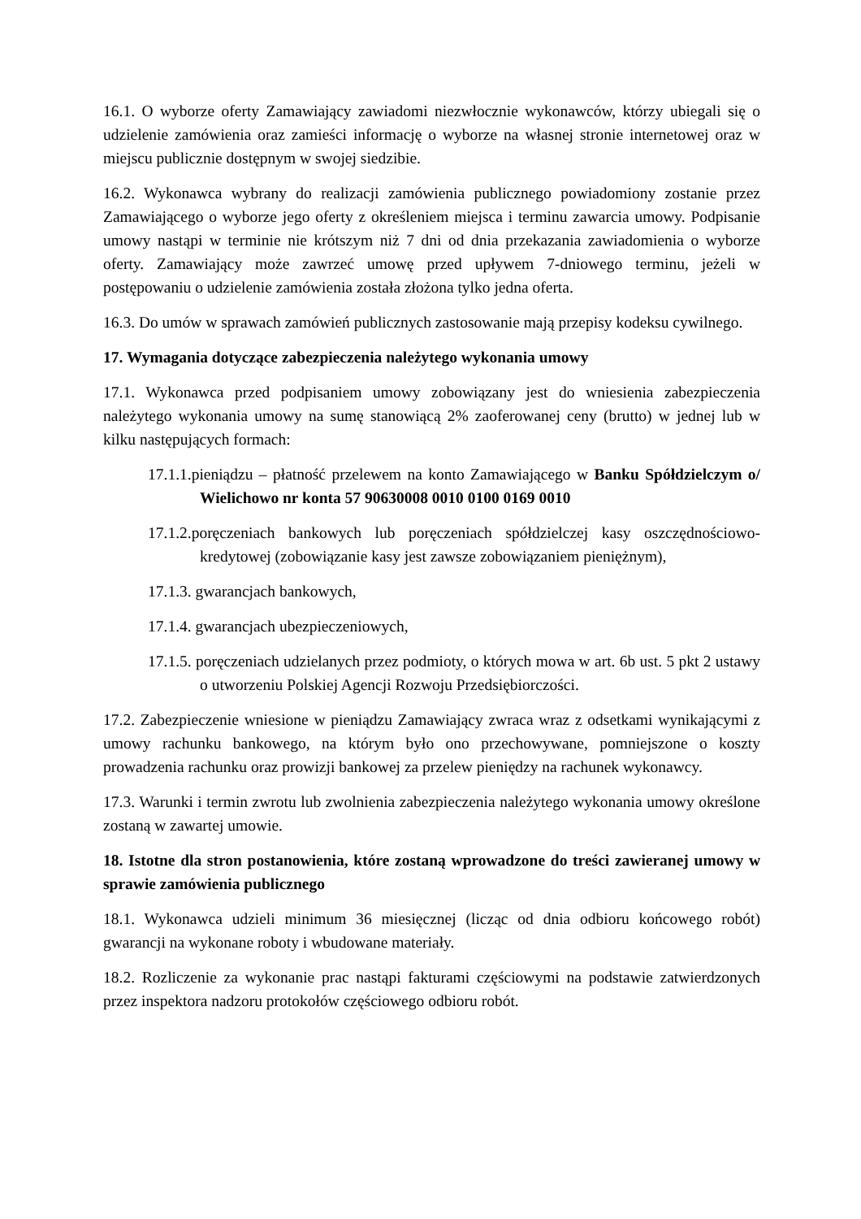16.1. O wyborze oferty Zamawiający zawiadomi niezwłocznie wykonawców, którzy ubiegali się o udzielenie zamówienia oraz zamieści informację o wyborze na własnej stronie internetowej oraz w miejscu publicznie dostępnym w swojej siedzibie.
16.2. Wykonawca wybrany do realizacji zamówienia publicznego powiadomiony zostanie przez Zamawiającego o wyborze jego oferty z określeniem miejsca i terminu zawarcia umowy. Podpisanie umowy nastąpi w terminie nie krótszym niż 7 dni od dnia przekazania zawiadomienia o wyborze oferty. Zamawiający może zawrzeć umowę przed upływem 7-dniowego terminu, jeżeli w postępowaniu o udzielenie zamówienia została złożona tylko jedna oferta.
16.3. Do umów w sprawach zamówień publicznych zastosowanie mają przepisy kodeksu cywilnego.
17. Wymagania dotyczące zabezpieczenia należytego wykonania umowy
17.1. Wykonawca przed podpisaniem umowy zobowiązany jest do wniesienia zabezpieczenia należytego wykonania umowy na sumę stanowiącą 2% zaoferowanej ceny (brutto) w jednej lub w kilku następujących formach:
17.1.1.pieniądzu – płatność przelewem na konto Zamawiającego w Banku Spółdzielczym o/ Wielichowo nr konta 57 90630008 0010 0100 0169 0010
17.1.2.poręczeniach bankowych lub poręczeniach spółdzielczej kasy oszczędnościowo-kredytowej (zobowiązanie kasy jest zawsze zobowiązaniem pieniężnym),
17.1.3. gwarancjach bankowych,
17.1.4. gwarancjach ubezpieczeniowych,
17.1.5. poręczeniach udzielanych przez podmioty, o których mowa w art. 6b ust. 5 pkt 2 ustawy o utworzeniu Polskiej Agencji Rozwoju Przedsiębiorczości.
17.2. Zabezpieczenie wniesione w pieniądzu Zamawiający zwraca wraz z odsetkami wynikającymi z umowy rachunku bankowego, na którym było ono przechowywane, pomniejszone o koszty prowadzenia rachunku oraz prowizji bankowej za przelew pieniędzy na rachunek wykonawcy.
17.3. Warunki i termin zwrotu lub zwolnienia zabezpieczenia należytego wykonania umowy określone zostaną w zawartej umowie.
18. Istotne dla stron postanowienia, które zostaną wprowadzone do treści zawieranej umowy w sprawie zamówienia publicznego
18.1. Wykonawca udzieli minimum 36 miesięcznej (licząc od dnia odbioru końcowego robót) gwarancji na wykonane roboty i wbudowane materiały.
18.2. Rozliczenie za wykonanie prac nastąpi fakturami częściowymi na podstawie zatwierdzonych przez inspektora nadzoru protokołów częściowego odbioru robót.